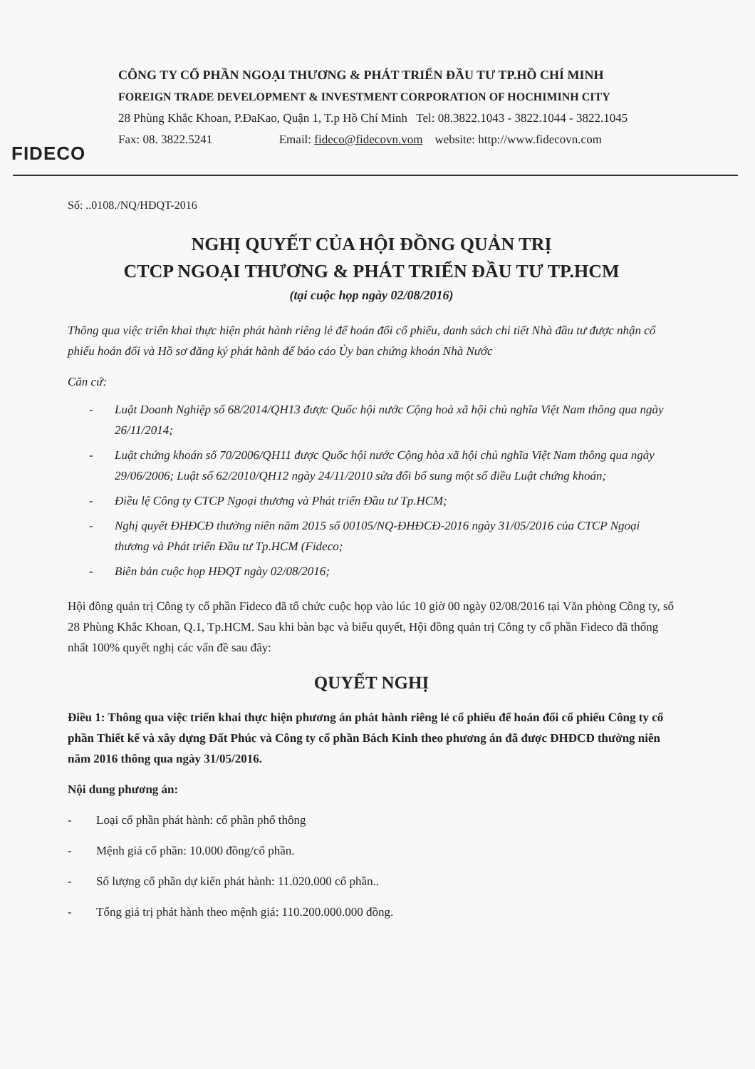FIDECO
CÔNG TY CỔ PHẦN NGOẠI THƯƠNG & PHÁT TRIỂN ĐẦU TƯ TP.HỒ CHÍ MINH
FOREIGN TRADE DEVELOPMENT & INVESTMENT CORPORATION OF HOCHIMINH CITY
28 Phùng Khắc Khoan, P.ĐaKao, Quận 1, T.p Hồ Chí Minh Tel: 08.3822.1043 - 3822.1044 - 3822.1045
Fax: 08. 3822.5241 Email: fideco@fidecovn.vom website: http://www.fidecovn.com
Số: ..0108./NQ/HĐQT-2016
NGHỊ QUYẾT CỦA HỘI ĐỒNG QUẢN TRỊ
CTCP NGOẠI THƯƠNG & PHÁT TRIỂN ĐẦU TƯ TP.HCM
(tại cuộc họp ngày 02/08/2016)
Thông qua việc triển khai thực hiện phát hành riêng lẻ để hoán đổi cổ phiếu, danh sách chi tiết Nhà đầu tư được nhận cổ phiếu hoán đổi và Hồ sơ đăng ký phát hành để báo cáo Ủy ban chứng khoán Nhà Nước
Căn cứ:
- Luật Doanh Nghiệp số 68/2014/QH13 được Quốc hội nước Cộng hoà xã hội chủ nghĩa Việt Nam thông qua ngày 26/11/2014;
- Luật chứng khoán số 70/2006/QH11 được Quốc hội nước Cộng hòa xã hội chủ nghĩa Việt Nam thông qua ngày 29/06/2006; Luật số 62/2010/QH12 ngày 24/11/2010 sửa đổi bổ sung một số điều Luật chứng khoán;
- Điều lệ Công ty CTCP Ngoại thương và Phát triển Đầu tư Tp.HCM;
- Nghị quyết ĐHĐCĐ thường niên năm 2015 số 00105/NQ-ĐHĐCĐ-2016 ngày 31/05/2016 của CTCP Ngoại thương và Phát triển Đầu tư Tp.HCM (Fideco;
- Biên bản cuộc họp HĐQT ngày 02/08/2016;
Hội đồng quản trị Công ty cổ phần Fideco đã tổ chức cuộc họp vào lúc 10 giờ 00 ngày 02/08/2016 tại Văn phòng Công ty, số 28 Phùng Khắc Khoan, Q.1, Tp.HCM. Sau khi bàn bạc và biểu quyết, Hội đồng quản trị Công ty cổ phần Fideco đã thống nhất 100% quyết nghị các vấn đề sau đây:
QUYẾT NGHỊ
Điều 1: Thông qua việc triển khai thực hiện phương án phát hành riêng lẻ cổ phiếu để hoán đổi cổ phiếu Công ty cổ phần Thiết kế và xây dựng Đất Phúc và Công ty cổ phần Bách Kinh theo phương án đã được ĐHĐCĐ thường niên năm 2016 thông qua ngày 31/05/2016.
Nội dung phương án:
- Loại cổ phần phát hành: cổ phần phổ thông
- Mệnh giá cổ phần: 10.000 đồng/cổ phần.
- Số lượng cổ phần dự kiến phát hành: 11.020.000 cổ phần..
- Tổng giá trị phát hành theo mệnh giá: 110.200.000.000 đồng.